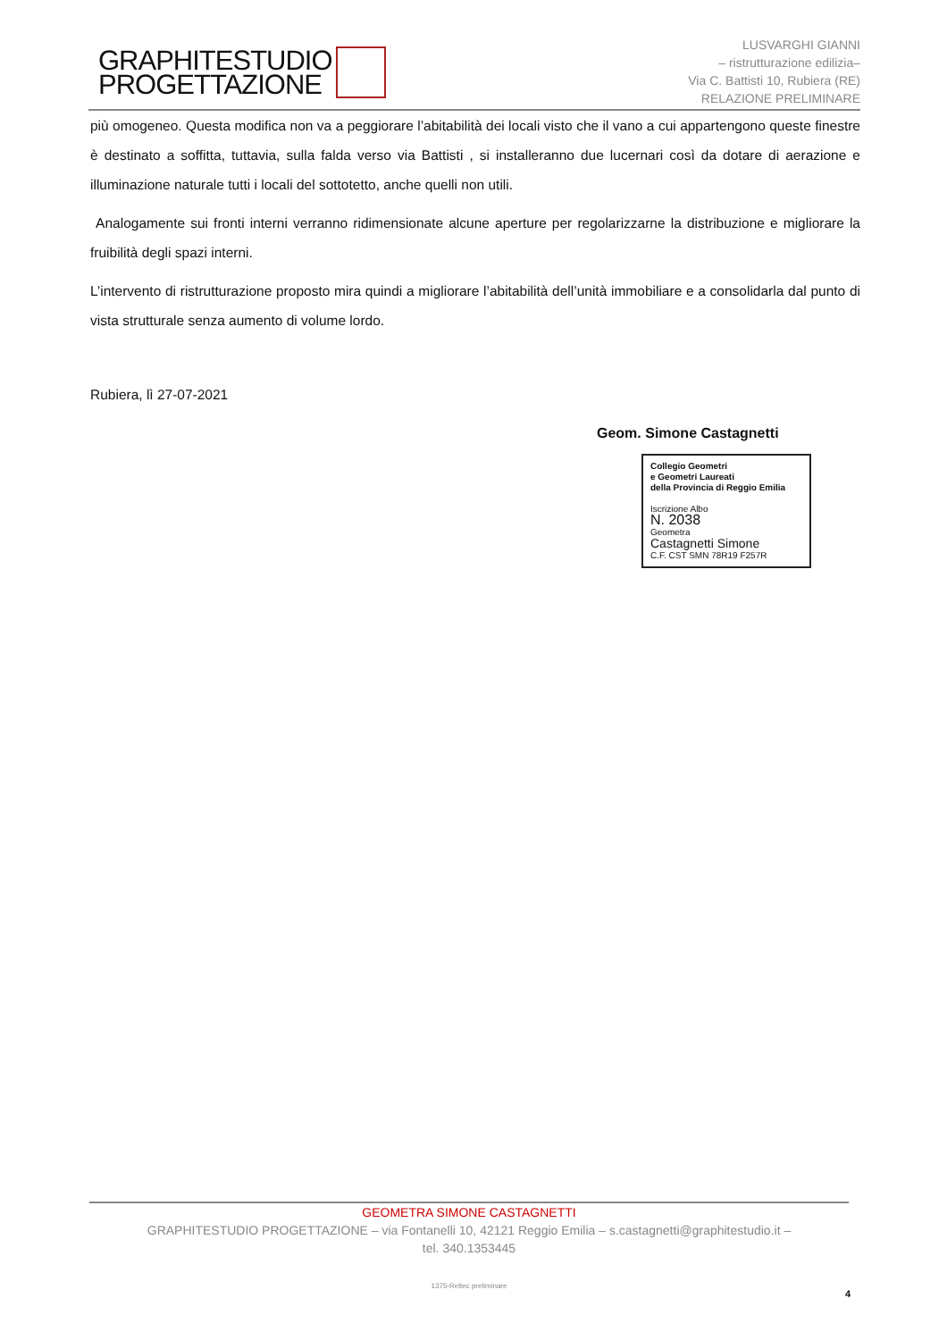GRAPHITESTUDIO
PROGETTAZIONE
LUSVARGHI GIANNI
– ristrutturazione edilizia–
Via C. Battisti 10, Rubiera (RE)
RELAZIONE PRELIMINARE
più omogeneo. Questa modifica non va a peggiorare l’abitabilità dei locali visto che il vano a cui appartengono queste finestre è destinato a soffitta, tuttavia, sulla falda verso via Battisti , si installeranno due lucernari così da dotare di aerazione e illuminazione naturale tutti i locali del sottotetto, anche quelli non utili.
Analogamente sui fronti interni verranno ridimensionate alcune aperture per regolarizzarne la distribuzione e migliorare la fruibilità degli spazi interni.
L’intervento di ristrutturazione proposto mira quindi a migliorare l’abitabilità dell’unità immobiliare e a consolidarla dal punto di vista strutturale senza aumento di volume lordo.
Rubiera, lì 27-07-2021
Geom. Simone Castagnetti
Collegio Geometri
e Geometri Laureati
della Provincia di Reggio Emilia
Iscrizione Albo
N. 2038
Geometra
Castagnetti Simone
C.F. CST SMN 78R19 F257R
GEOMETRA SIMONE CASTAGNETTI
GRAPHITESTUDIO PROGETTAZIONE – via Fontanelli 10, 42121 Reggio Emilia – s.castagnetti@graphitestudio.it –
tel. 340.1353445
1375-Reltec preliminare
4